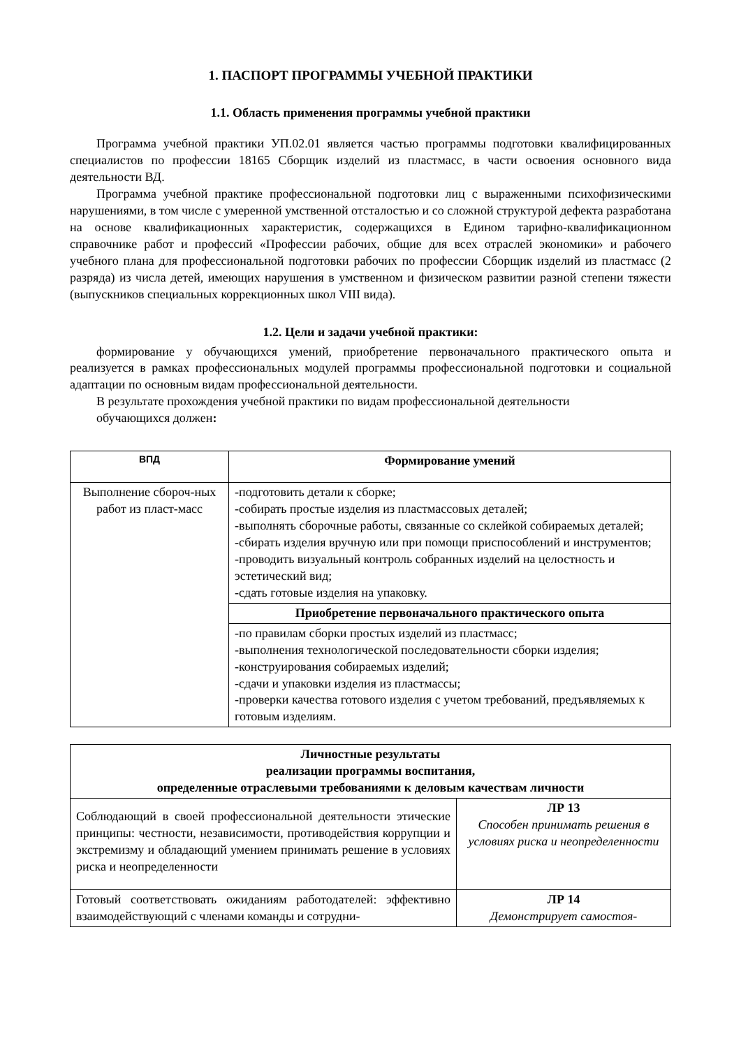1. ПАСПОРТ ПРОГРАММЫ УЧЕБНОЙ ПРАКТИКИ
1.1. Область применения программы учебной практики
Программа учебной практики УП.02.01 является частью программы подготовки квалифицированных специалистов по профессии 18165 Сборщик изделий из пластмасс, в части освоения основного вида деятельности ВД.
Программа учебной практике профессиональной подготовки лиц с выраженными психофизическими нарушениями, в том числе с умеренной умственной отсталостью и со сложной структурой дефекта разработана на основе квалификационных характеристик, содержащихся в Едином тарифно-квалификационном справочнике работ и профессий «Профессии рабочих, общие для всех отраслей экономики» и рабочего учебного плана для профессиональной подготовки рабочих по профессии Сборщик изделий из пластмасс (2 разряда) из числа детей, имеющих нарушения в умственном и физическом развитии разной степени тяжести (выпускников специальных коррекционных школ VIII вида).
1.2. Цели и задачи учебной практики:
формирование у обучающихся умений, приобретение первоначального практического опыта и реализуется в рамках профессиональных модулей программы профессиональной подготовки и социальной адаптации по основным видам профессиональной деятельности.
В результате прохождения учебной практики по видам профессиональной деятельности
обучающихся должен:
| ВПД | Формирование умений |
| --- | --- |
| Выполнение сбороч-ных работ из пласт-масс | -подготовить детали к сборке; -собирать простые изделия из пластмассовых деталей; -выполнять сборочные работы, связанные со склейкой собираемых деталей; -сбирать изделия вручную или при помощи приспособлений и инструментов; -проводить визуальный контроль собранных изделий на целостность и эстетический вид; -сдать готовые изделия на упаковку. |
| | Приобретение первоначального практического опыта |
| | -по правилам сборки простых изделий из пластмасс; -выполнения технологической последовательности сборки изделия; -конструирования собираемых изделий; -сдачи и упаковки изделия из пластмассы; -проверки качества готового изделия с учетом требований, предъявляемых к готовым изделиям. |
| Личностные результаты реализации программы воспитания, определенные отраслевыми требованиями к деловым качествам личности | |
| --- | --- |
| Соблюдающий в своей профессиональной деятельности этические принципы: честности, независимости, противодействия коррупции и экстремизму и обладающий умением принимать решение в условиях риска и неопределенности | ЛР 13 Способен принимать решения в условиях риска и неопределенности |
| Готовый соответствовать ожиданиям работодателей: эффективно взаимодействующий с членами команды и сотрудни- | ЛР 14 Демонстрирует самостоя- |